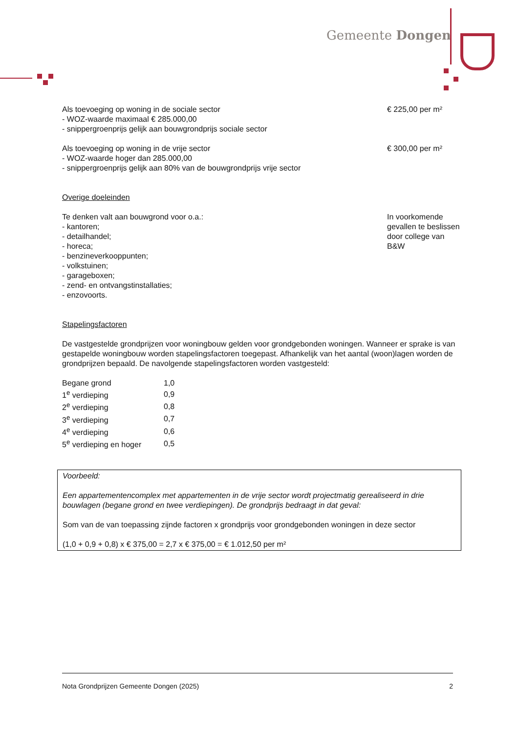Gemeente Dongen
Als toevoeging op woning in de sociale sector
- WOZ-waarde maximaal € 285.000,00
- snippergroenprijs gelijk aan bouwgrondprijs sociale sector
€ 225,00 per m²
Als toevoeging op woning in de vrije sector
- WOZ-waarde hoger dan 285.000,00
- snippergroenprijs gelijk aan 80% van de bouwgrondprijs vrije sector
€ 300,00 per m²
Overige doeleinden
Te denken valt aan bouwgrond voor o.a.:
- kantoren;
- detailhandel;
- horeca;
- benzineverkooppunten;
- volkstuinen;
- garageboxen;
- zend- en ontvangstinstallaties;
- enzovoorts.
In voorkomende gevallen te beslissen door college van B&W
Stapelingsfactoren
De vastgestelde grondprijzen voor woningbouw gelden voor grondgebonden woningen. Wanneer er sprake is van gestapelde woningbouw worden stapelingsfactoren toegepast. Afhankelijk van het aantal (woon)lagen worden de grondprijzen bepaald. De navolgende stapelingsfactoren worden vastgesteld:
| Begane grond | 1,0 |
| 1<sup>e</sup> verdieping | 0,9 |
| 2<sup>e</sup> verdieping | 0,8 |
| 3<sup>e</sup> verdieping | 0,7 |
| 4<sup>e</sup> verdieping | 0,6 |
| 5<sup>e</sup> verdieping en hoger | 0,5 |
Voorbeeld:
Een appartementencomplex met appartementen in de vrije sector wordt projectmatig gerealiseerd in drie bouwlagen (begane grond en twee verdiepingen). De grondprijs bedraagt in dat geval:
Som van de van toepassing zijnde factoren x grondprijs voor grondgebonden woningen in deze sector
(1,0 + 0,9 + 0,8) x € 375,00 = 2,7 x € 375,00 = € 1.012,50 per m²
Nota Grondprijzen Gemeente Dongen (2025) 2